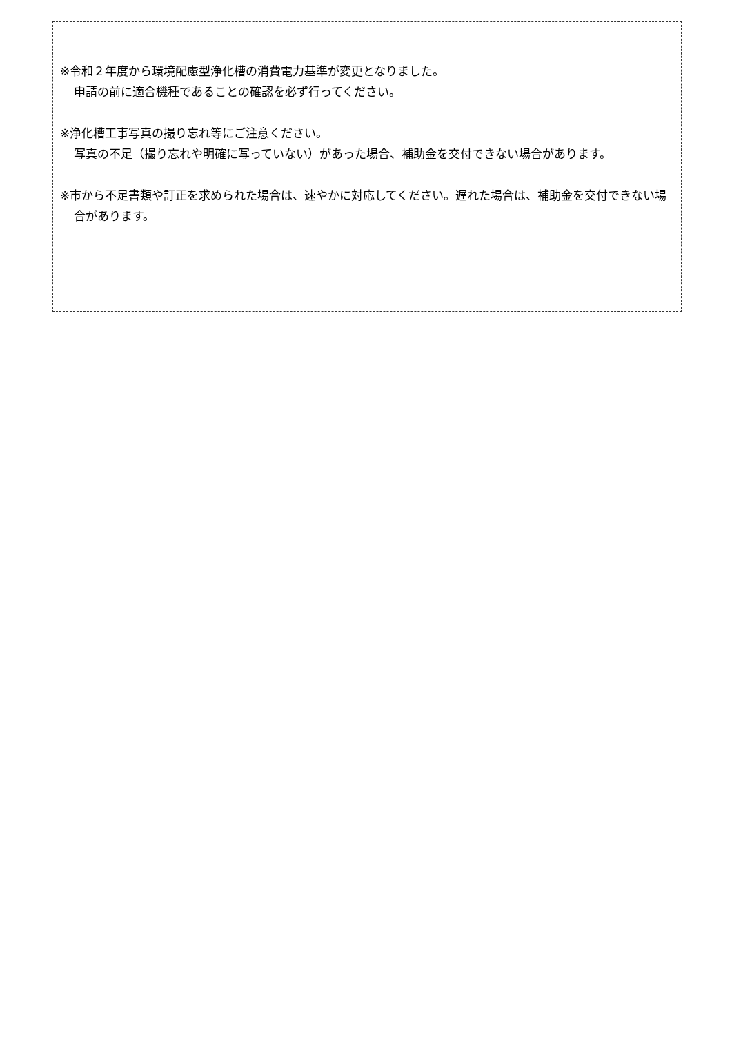※令和２年度から環境配慮型浄化槽の消費電力基準が変更となりました。
申請の前に適合機種であることの確認を必ず行ってください。
※浄化槽工事写真の撮り忘れ等にご注意ください。
写真の不足（撮り忘れや明確に写っていない）があった場合、補助金を交付できない場合があります。
※市から不足書類や訂正を求められた場合は、速やかに対応してください。遅れた場合は、補助金を交付できない場合があります。